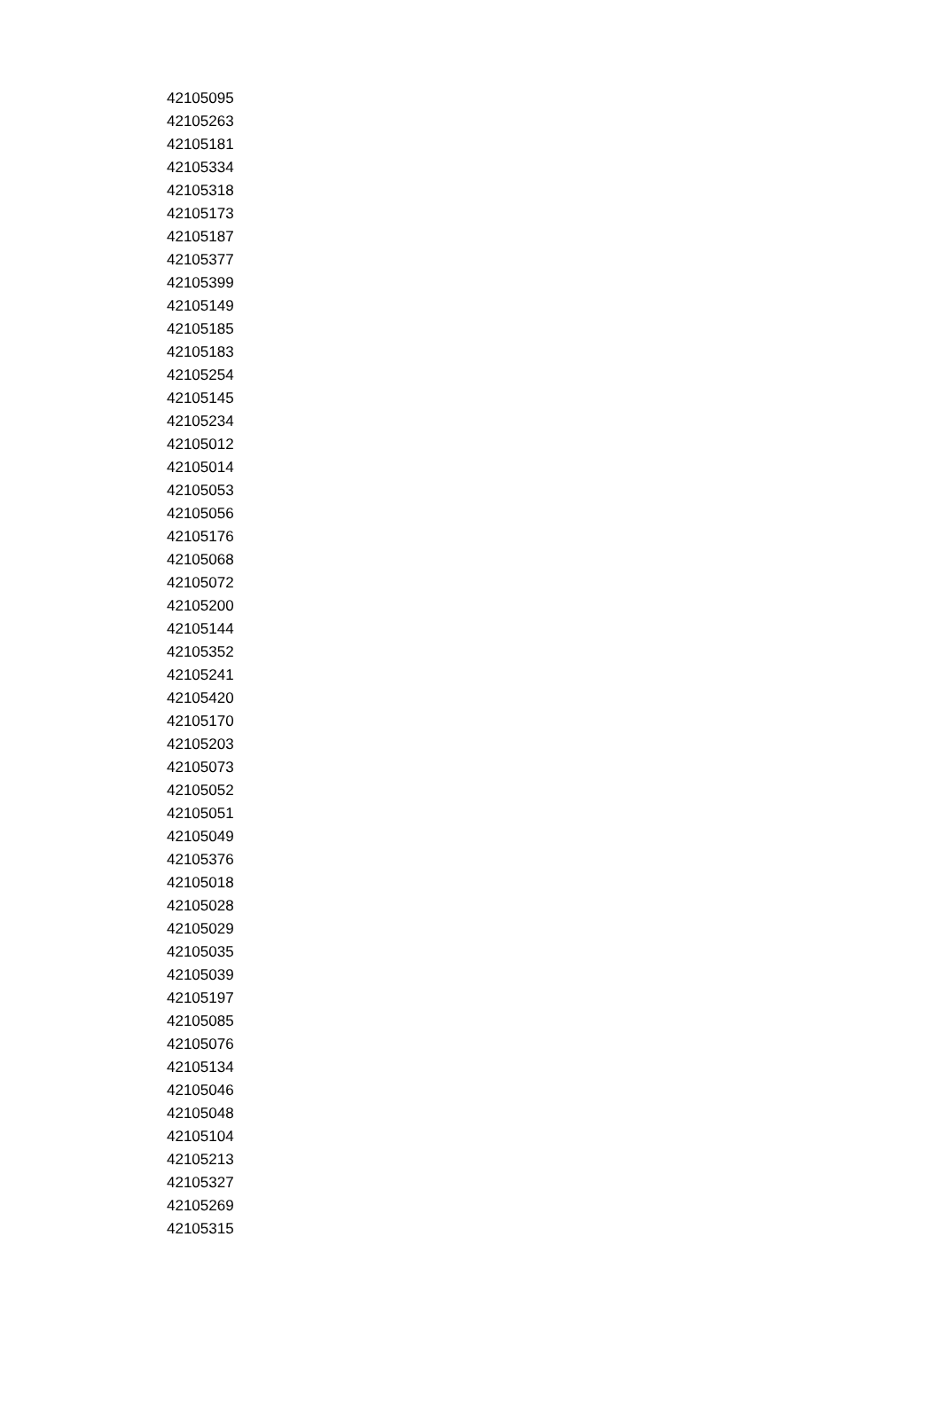| 42105095 |
| 42105263 |
| 42105181 |
| 42105334 |
| 42105318 |
| 42105173 |
| 42105187 |
| 42105377 |
| 42105399 |
| 42105149 |
| 42105185 |
| 42105183 |
| 42105254 |
| 42105145 |
| 42105234 |
| 42105012 |
| 42105014 |
| 42105053 |
| 42105056 |
| 42105176 |
| 42105068 |
| 42105072 |
| 42105200 |
| 42105144 |
| 42105352 |
| 42105241 |
| 42105420 |
| 42105170 |
| 42105203 |
| 42105073 |
| 42105052 |
| 42105051 |
| 42105049 |
| 42105376 |
| 42105018 |
| 42105028 |
| 42105029 |
| 42105035 |
| 42105039 |
| 42105197 |
| 42105085 |
| 42105076 |
| 42105134 |
| 42105046 |
| 42105048 |
| 42105104 |
| 42105213 |
| 42105327 |
| 42105269 |
| 42105315 |